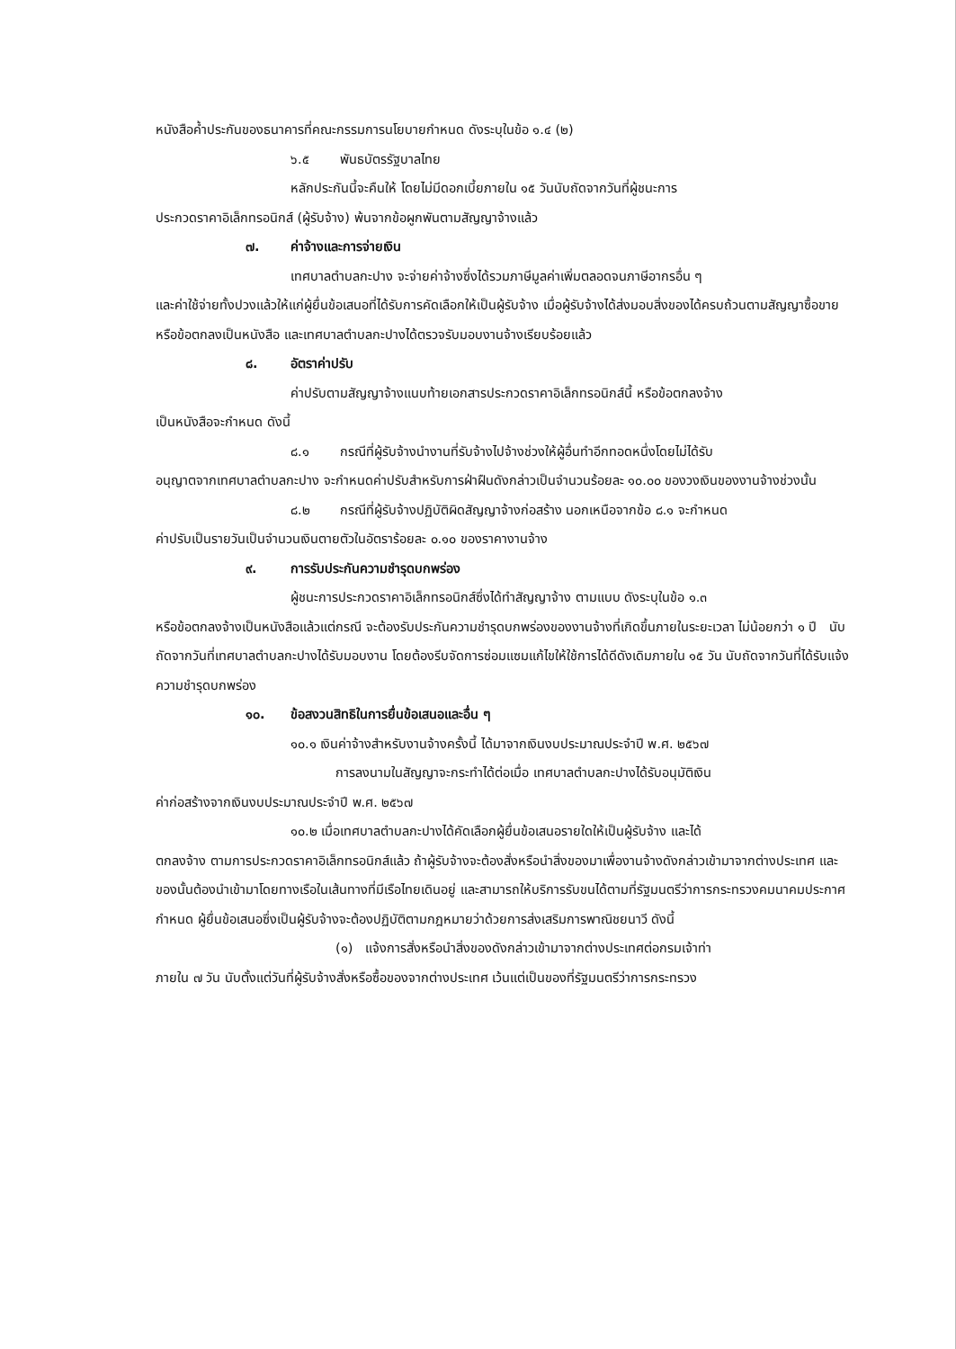หนังสือค้ำประกันของธนาคารที่คณะกรรมการนโยบายกำหนด ดังระบุในข้อ ๑.๔ (๒)
๖.๕ พันธบัตรรัฐบาลไทย
หลักประกันนี้จะคืนให้ โดยไม่มีดอกเบี้ยภายใน ๑๕ วันนับถัดจากวันที่ผู้ชนะการ
ประกวดราคาอิเล็กทรอนิกส์ (ผู้รับจ้าง) พ้นจากข้อผูกพันตามสัญญาจ้างแล้ว
๗. ค่าจ้างและการจ่ายเงิน
เทศบาลตำบลกะปาง จะจ่ายค่าจ้างซึ่งได้รวมภาษีมูลค่าเพิ่มตลอดจนภาษีอากรอื่น ๆ
และค่าใช้จ่ายทั้งปวงแล้วให้แก่ผู้ยื่นข้อเสนอที่ได้รับการคัดเลือกให้เป็นผู้รับจ้าง เมื่อผู้รับจ้างได้ส่งมอบสิ่งของได้ครบถ้วนตามสัญญาซื้อขายหรือข้อตกลงเป็นหนังสือ และเทศบาลตำบลกะปางได้ตรวจรับมอบงานจ้างเรียบร้อยแล้ว
๘. อัตราค่าปรับ
ค่าปรับตามสัญญาจ้างแนบท้ายเอกสารประกวดราคาอิเล็กทรอนิกส์นี้ หรือข้อตกลงจ้าง
เป็นหนังสือจะกำหนด ดังนี้
๘.๑ กรณีที่ผู้รับจ้างนำงานที่รับจ้างไปจ้างช่วงให้ผู้อื่นทำอีกทอดหนึ่งโดยไม่ได้รับ
อนุญาตจากเทศบาลตำบลกะปาง จะกำหนดค่าปรับสำหรับการฝ่าฝืนดังกล่าวเป็นจำนวนร้อยละ ๑๐.๐๐ ของวงเงินของงานจ้างช่วงนั้น
๘.๒ กรณีที่ผู้รับจ้างปฏิบัติผิดสัญญาจ้างก่อสร้าง นอกเหนือจากข้อ ๘.๑ จะกำหนด
ค่าปรับเป็นรายวันเป็นจำนวนเงินตายตัวในอัตราร้อยละ ๐.๑๐ ของราคางานจ้าง
๙. การรับประกันความชำรุดบกพร่อง
ผู้ชนะการประกวดราคาอิเล็กทรอนิกส์ซึ่งได้ทำสัญญาจ้าง ตามแบบ ดังระบุในข้อ ๑.๓
หรือข้อตกลงจ้างเป็นหนังสือแล้วแต่กรณี จะต้องรับประกันความชำรุดบกพร่องของงานจ้างที่เกิดขึ้นภายในระยะเวลา ไม่น้อยกว่า ๑ ปี นับถัดจากวันที่เทศบาลตำบลกะปางได้รับมอบงาน โดยต้องรีบจัดการซ่อมแซมแก้ไขให้ใช้การได้ดีดังเดิมภายใน ๑๕ วัน นับถัดจากวันที่ได้รับแจ้งความชำรุดบกพร่อง
๑๐. ข้อสงวนสิทธิในการยื่นข้อเสนอและอื่น ๆ
๑๐.๑ เงินค่าจ้างสำหรับงานจ้างครั้งนี้ ได้มาจากเงินงบประมาณประจำปี พ.ศ. ๒๕๖๗
การลงนามในสัญญาจะกระทำได้ต่อเมื่อ เทศบาลตำบลกะปางได้รับอนุมัติเงิน
ค่าก่อสร้างจากเงินงบประมาณประจำปี พ.ศ. ๒๕๖๗
๑๐.๒ เมื่อเทศบาลตำบลกะปางได้คัดเลือกผู้ยื่นข้อเสนอรายใดให้เป็นผู้รับจ้าง และได้
ตกลงจ้าง ตามการประกวดราคาอิเล็กทรอนิกส์แล้ว ถ้าผู้รับจ้างจะต้องสั่งหรือนำสิ่งของมาเพื่องานจ้างดังกล่าวเข้ามาจากต่างประเทศ และของนั้นต้องนำเข้ามาโดยทางเรือในเส้นทางที่มีเรือไทยเดินอยู่ และสามารถให้บริการรับขนได้ตามที่รัฐมนตรีว่าการกระทรวงคมนาคมประกาศกำหนด ผู้ยื่นข้อเสนอซึ่งเป็นผู้รับจ้างจะต้องปฏิบัติตามกฎหมายว่าด้วยการส่งเสริมการพาณิชยนาวี ดังนี้
(๑) แจ้งการสั่งหรือนำสิ่งของดังกล่าวเข้ามาจากต่างประเทศต่อกรมเจ้าท่า
ภายใน ๗ วัน นับตั้งแต่วันที่ผู้รับจ้างสั่งหรือซื้อของจากต่างประเทศ เว้นแต่เป็นของที่รัฐมนตรีว่าการกระทรวง